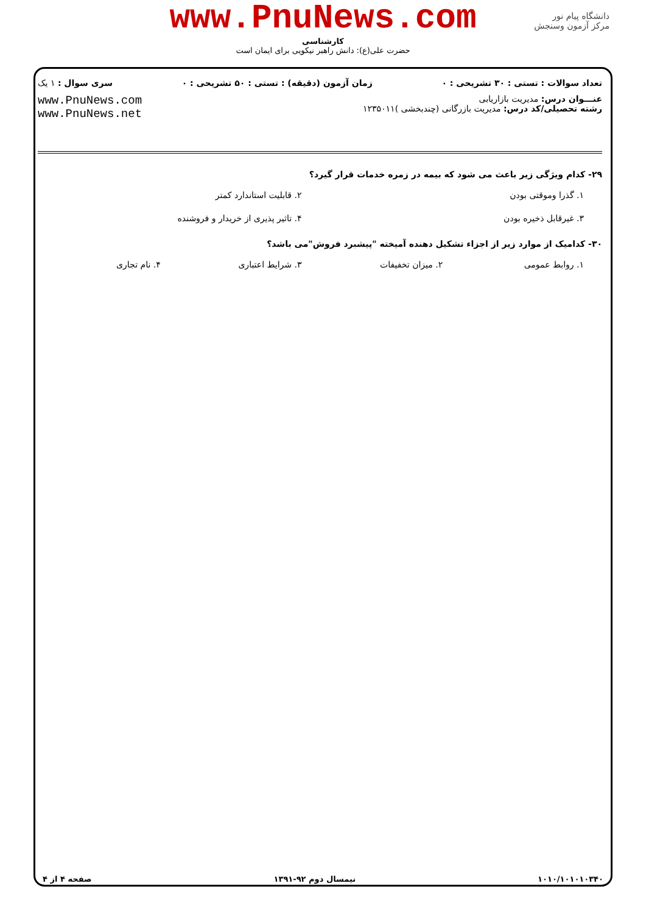www.PnuNews.com
کارشناسی
حضرت علی(ع): دانش راهبر نیکویی برای ایمان است
دانشگاه پیام نور
مرکز آزمون وسنجش
تعداد سوالات : تستی : ۳۰ تشریحی : ۰ زمان آزمون (دقیقه) : تستی : ۵۰ تشریحی : ۰ سری سوال : ۱ یک
عنـــوان درس: مدیریت بازاریابی
رشته تحصیلی/کد درس: مدیریت بازرگانی (چندبخشی )۱۲۳۵۰۱۱
www.PnuNews.com
www.PnuNews.net
۲۹- کدام ویژگی زیر باعث می شود که بیمه در زمره خدمات قرار گیرد؟
۱. گذرا وموقتی بودن ۲. قابلیت استاندارد کمتر
۳. غیرقابل ذخیره بودن ۴. تاثیر پذیری از خریدار و فروشنده
۳۰- کدامیک از موارد زیر از اجزاء تشکیل دهنده آمیخته "پیشبرد فروش"می باشد؟
۱. روابط عمومی ۲. میزان تخفیفات ۳. شرایط اعتباری ۴. نام تجاری
۱۰۱۰/۱۰۱۰۱۰۳۴۰ نیمسال دوم ۹۲-۱۳۹۱ صفحه ۴ از ۴